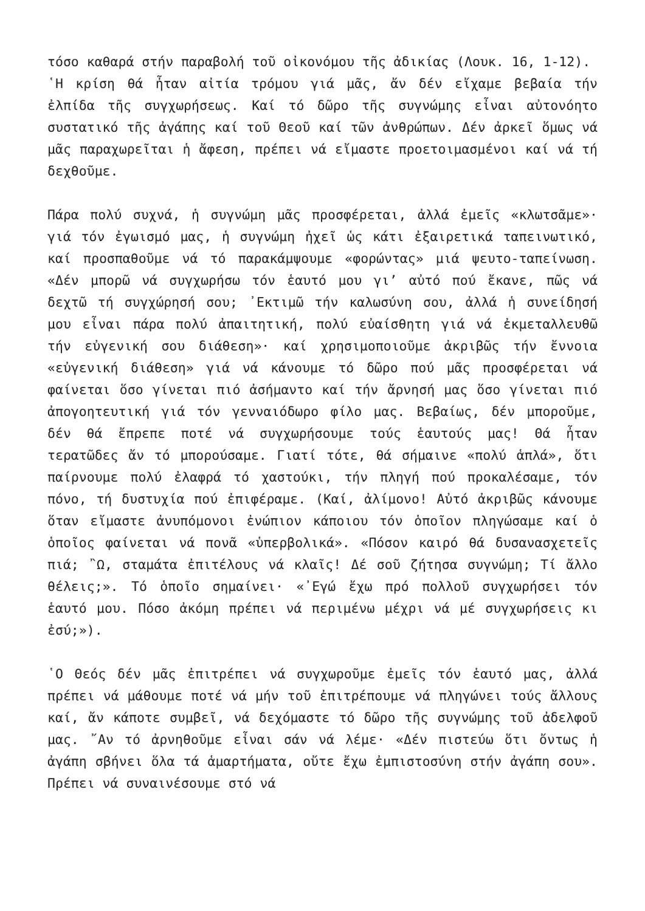τόσο καθαρά στήν παραβολή τοῦ οἰκονόμου τῆς ἀδικίας (Λουκ. 16, 1-12).
῾Η κρίση θά ἦταν αἰτία τρόμου γιά μᾶς, ἄν δέν εἴχαμε βεβαία τήν ἐλπίδα τῆς συγχωρήσεως. Καί τό δῶρο τῆς συγνώμης εἶναι αὐτονόητο συστατικό τῆς ἀγάπης καί τοῦ Θεοῦ καί τῶν ἀνθρώπων. Δέν ἀρκεῖ ὅμως νά μᾶς παραχωρεῖται ἡ ἄφεση, πρέπει νά εἴμαστε προετοιμασμένοι καί νά τή δεχθοῦμε.
Πάρα πολύ συχνά, ἡ συγνώμη μᾶς προσφέρεται, ἀλλά ἐμεῖς «κλωτσᾶμε»· γιά τόν ἐγωισμό μας, ἡ συγνώμη ἠχεῖ ὡς κάτι ἐξαιρετικά ταπεινωτικό, καί προσπαθοῦμε νά τό παρακάμψουμε «φορώντας» μιά ψευτο-ταπείνωση. «Δέν μπορῶ νά συγχωρήσω τόν ἑαυτό μου γι’ αὐτό πού ἔκανε, πῶς νά δεχτῶ τή συγχώρησή σου; ᾿Εκτιμῶ τήν καλωσύνη σου, ἀλλά ἡ συνείδησή μου εἶναι πάρα πολύ ἀπαιτητική, πολύ εὐαίσθητη γιά νά ἐκμεταλλευθῶ τήν εὐγενική σου διάθεση»· καί χρησιμοποιοῦμε ἀκριβῶς τήν ἔννοια «εὐγενική διάθεση» γιά νά κάνουμε τό δῶρο πού μᾶς προσφέρεται νά φαίνεται ὅσο γίνεται πιό ἀσήμαντο καί τήν ἄρνησή μας ὅσο γίνεται πιό ἀπογοητευτική γιά τόν γενναιόδωρο φίλο μας. Βεβαίως, δέν μποροῦμε, δέν θά ἔπρεπε ποτέ νά συγχωρήσουμε τούς ἑαυτούς μας! Θά ἦταν τερατῶδες ἄν τό μπορούσαμε. Γιατί τότε, θά σήμαινε «πολύ ἁπλά», ὅτι παίρνουμε πολύ ἐλαφρά τό χαστούκι, τήν πληγή πού προκαλέσαμε, τόν πόνο, τή δυστυχία πού ἐπιφέραμε. (Καί, ἀλίμονο! Αὐτό ἀκριβῶς κάνουμε ὅταν εἴμαστε ἀνυπόμονοι ἐνώπιον κάποιου τόν ὁποῖον πληγώσαμε καί ὁ ὁποῖος φαίνεται νά πονᾶ «ὑπερβολικά». «Πόσον καιρό θά δυσανασχετεῖς πιά; ῍Ω, σταμάτα ἐπιτέλους νά κλαῖς! Δέ σοῦ ζήτησα συγνώμη; Τί ἄλλο θέλεις;». Τό ὁποῖο σημαίνει· «᾿Εγώ ἔχω πρό πολλοῦ συγχωρήσει τόν ἑαυτό μου. Πόσο ἀκόμη πρέπει νά περιμένω μέχρι νά μέ συγχωρήσεις κι ἐσύ;»).
῾Ο Θεός δέν μᾶς ἐπιτρέπει νά συγχωροῦμε ἐμεῖς τόν ἑαυτό μας, ἀλλά πρέπει νά μάθουμε ποτέ νά μήν τοῦ ἐπιτρέπουμε νά πληγώνει τούς ἄλλους καί, ἄν κάποτε συμβεῖ, νά δεχόμαστε τό δῶρο τῆς συγνώμης τοῦ ἀδελφοῦ μας. ῎Αν τό ἀρνηθοῦμε εἶναι σάν νά λέμε· «Δέν πιστεύω ὅτι ὄντως ἡ ἀγάπη σβήνει ὅλα τά ἁμαρτήματα, οὔτε ἔχω ἐμπιστοσύνη στήν ἀγάπη σου». Πρέπει νά συναινέσουμε στό νά